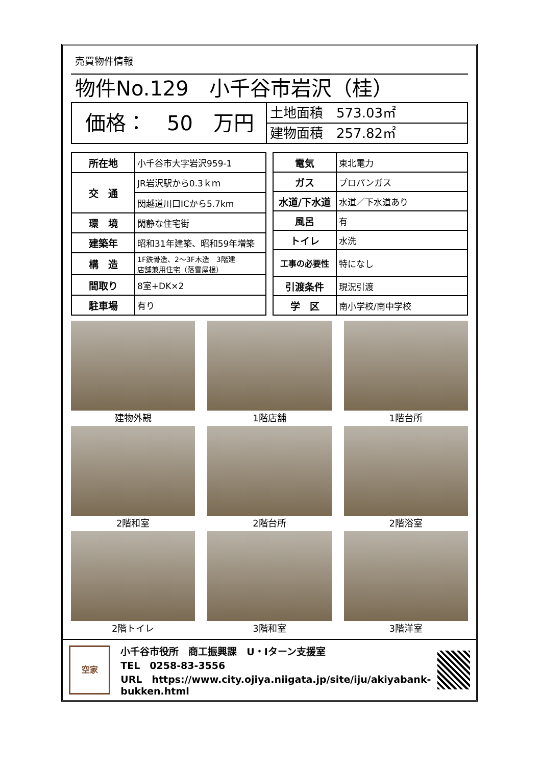売買物件情報
物件No.129　小千谷市岩沢（桂）
価格：　50　万円
土地面積　573.03㎡
建物面積　257.82㎡
| 所在地 | 小千谷市大字岩沢959-1 |
| 交 通 | JR岩沢駅から0.3ｋｍ |
| | 関越道川口ICから5.7km |
| 環 境 | 閑静な住宅街 |
| 建築年 | 昭和31年建築、昭和59年増築 |
| 構 造 | 1F鉄骨造、2～3F木造 3階建 店舗兼用住宅（落雪屋根） |
| 間取り | 8室+DK×2 |
| 駐車場 | 有り |
| 電気 | 東北電力 |
| ガス | プロパンガス |
| 水道/下水道 | 水道／下水道あり |
| 風呂 | 有 |
| トイレ | 水洗 |
| 工事の必要性 | 特になし |
| 引渡条件 | 現況引渡 |
| 学 区 | 南小学校/南中学校 |
建物外観
1階店舗
1階台所
2階和室
2階台所
2階浴室
2階トイレ
3階和室
3階洋室
空家
小千谷市役所　商工振興課　U・Iターン支援室
TEL　0258-83-3556
URL　https://www.city.ojiya.niigata.jp/site/iju/akiyabank-bukken.html